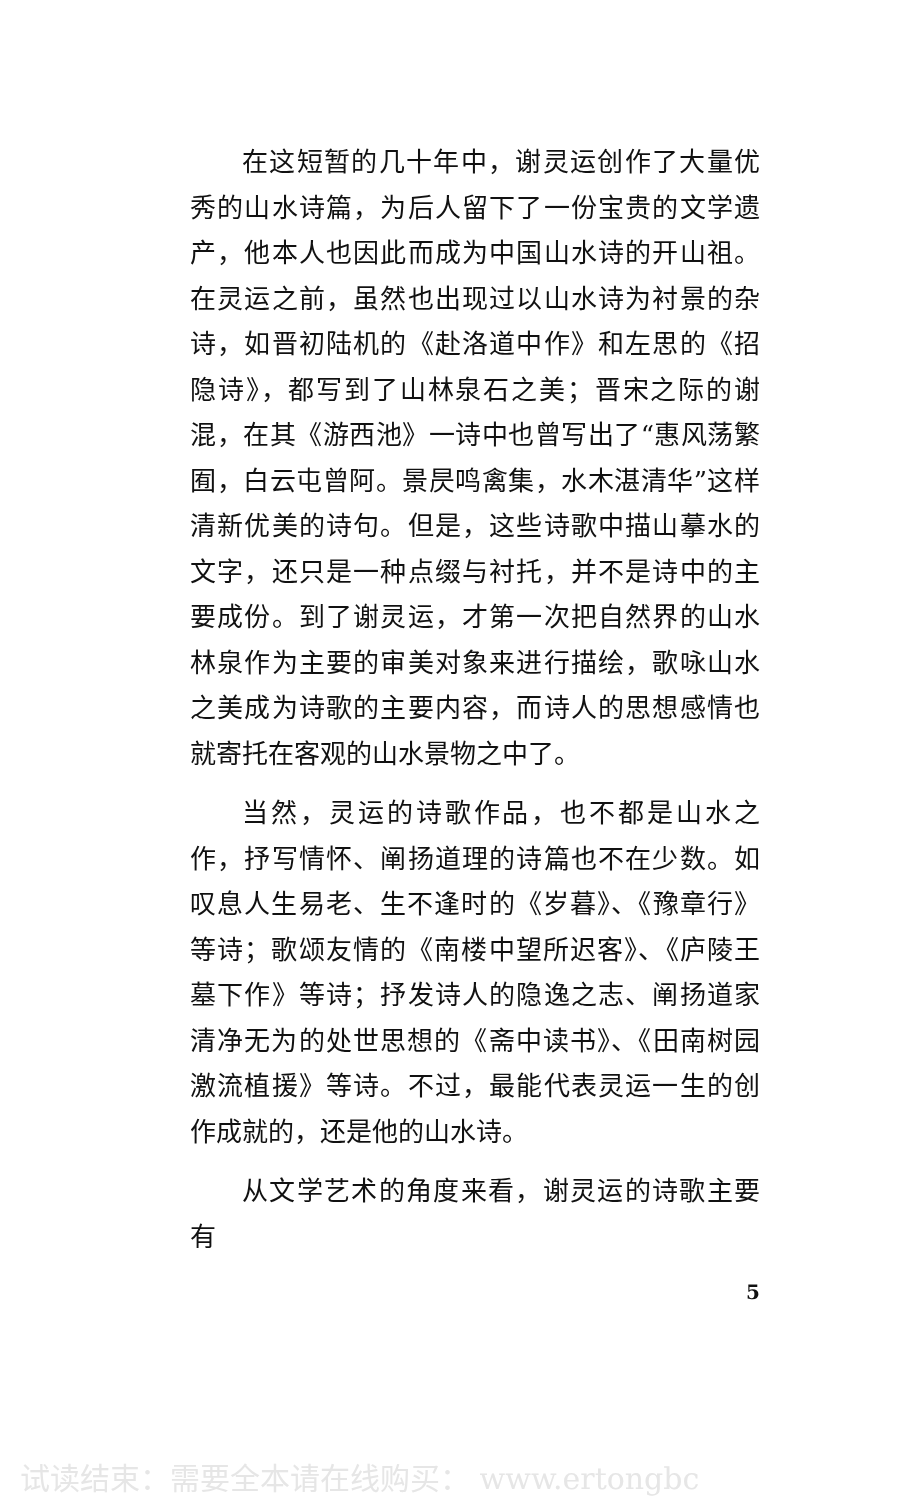在这短暂的几十年中，谢灵运创作了大量优秀的山水诗篇，为后人留下了一份宝贵的文学遗产，他本人也因此而成为中国山水诗的开山祖。在灵运之前，虽然也出现过以山水诗为衬景的杂诗，如晋初陆机的《赴洛道中作》和左思的《招隐诗》，都写到了山林泉石之美；晋宋之际的谢混，在其《游西池》一诗中也曾写出了“惠风荡繁囿，白云屯曾阿。景昃鸣禽集，水木湛清华”这样清新优美的诗句。但是，这些诗歌中描山摹水的文字，还只是一种点缀与衬托，并不是诗中的主要成份。到了谢灵运，才第一次把自然界的山水林泉作为主要的审美对象来进行描绘，歌咏山水之美成为诗歌的主要内容，而诗人的思想感情也就寄托在客观的山水景物之中了。
当然，灵运的诗歌作品，也不都是山水之作，抒写情怀、阐扬道理的诗篇也不在少数。如叹息人生易老、生不逢时的《岁暮》、《豫章行》等诗；歌颂友情的《南楼中望所迟客》、《庐陵王墓下作》等诗；抒发诗人的隐逸之志、阐扬道家清净无为的处世思想的《斋中读书》、《田南树园激流植援》等诗。不过，最能代表灵运一生的创作成就的，还是他的山水诗。
从文学艺术的角度来看，谢灵运的诗歌主要有
5
试读结束：需要全本请在线购买： www.ertongbc